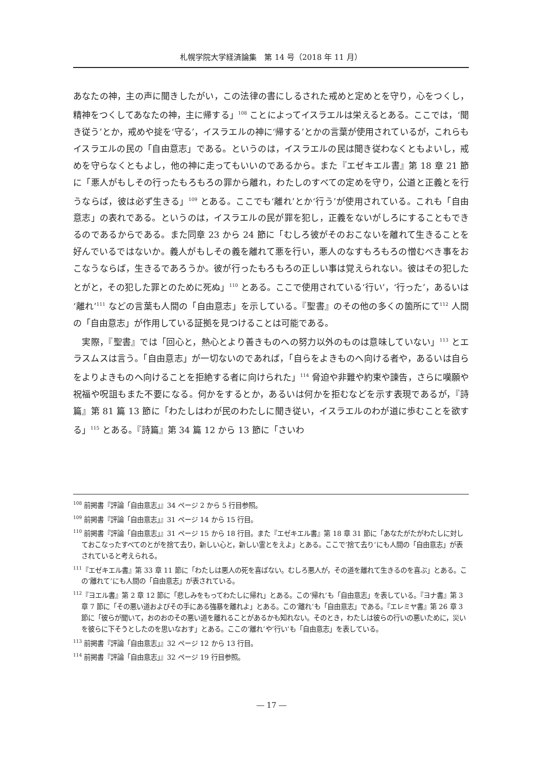札幌学院大学経済論集　第 14 号（2018 年 11 月）
あなたの神，主の声に聞きしたがい，この法律の書にしるされた戒めと定めとを守り，心をつくし，精神をつくしてあなたの神，主に帰する」<sup>108</sup> ことによってイスラエルは栄えるとある。ここでは，‘聞き従う’とか，戒めや掟を‘守る’，イスラエルの神に‘帰する’とかの言葉が使用されているが，これらもイスラエルの民の「自由意志」である。というのは，イスラエルの民は聞き従わなくともよいし，戒めを守らなくともよし，他の神に走ってもいいのであるから。また『エゼキエル書』第 18 章 21 節に「悪人がもしその行ったもろもろの罪から離れ，わたしのすべての定めを守り，公道と正義とを行うならば，彼は必ず生きる」<sup>109</sup> とある。ここでも‘離れ’とか‘行う’が使用されている。これも「自由意志」の表れである。というのは，イスラエルの民が罪を犯し，正義をないがしろにすることもできるのであるからである。また同章 23 から 24 節に「むしろ彼がそのおこないを離れて生きることを好んでいるではないか。義人がもしその義を離れて悪を行い，悪人のなすもろもろの憎むべき事をおこなうならば，生きるであろうか。彼が行ったもろもろの正しい事は覚えられない。彼はその犯したとがと，その犯した罪とのために死ぬ」<sup>110</sup> とある。ここで使用されている‘行い’，‘行った’，あるいは‘離れ’<sup>111</sup> などの言葉も人間の「自由意志」を示している。『聖書』のその他の多くの箇所にて<sup>112</sup> 人間の「自由意志」が作用している証拠を見つけることは可能である。
　実際，『聖書』では「回心と，熱心とより善きものへの努力以外のものは意味していない」<sup>113</sup> とエラスムスは言う。「自由意志」が一切ないのであれば，「自らをよきものへ向ける者や，あるいは自らをよりよきものへ向けることを拒絶する者に向けられた」<sup>114</sup> 脅迫や非難や約束や諫告，さらに嘆願や祝福や呪詛もまた不要になる。何かをするとか，あるいは何かを拒むなどを示す表現であるが，『詩篇』第 81 篇 13 節に「わたしはわが民のわたしに聞き従い，イスラエルのわが道に歩むことを欲する」<sup>115</sup> とある。『詩篇』第 34 篇 12 から 13 節に「さいわ
<sup>108</sup> 前掲書『評論「自由意志」』34 ページ 2 から 5 行目参照。
<sup>109</sup> 前掲書『評論「自由意志」』31 ページ 14 から 15 行目。
<sup>110</sup> 前掲書『評論「自由意志」』31 ページ 15 から 18 行目。また『エゼキエル書』第 18 章 31 節に「あなたがたがわたしに対しておこなったすべてのとがを捨て去り，新しい心と，新しい霊とをえよ」とある。ここで‘捨て去り’にも人間の「自由意志」が表されていると考えられる。
<sup>111</sup>『エゼキエル書』第 33 章 11 節に「わたしは悪人の死を喜ばない。むしろ悪人が，その道を離れて生きるのを喜ぶ」とある。この‘離れて’にも人間の「自由意志」が表されている。
<sup>112</sup>『ヨエル書』第 2 章 12 節に「悲しみをもってわたしに帰れ」とある。この‘帰れ’も「自由意志」を表している。『ヨナ書』第 3 章 7 節に「その悪い道およびその手にある強暴を離れよ」とある。この‘離れ’も「自由意志」である。『エレミヤ書』第 26 章 3 節に「彼らが聞いて，おのおのその悪い道を離れることがあるかも知れない。そのとき，わたしは彼らの行いの悪いために，災いを彼らに下そうとしたのを思いなおす」とある。ここの‘離れ’や‘行い’も「自由意志」を表している。
<sup>113</sup> 前掲書『評論「自由意志」』32 ページ 12 から 13 行目。
<sup>114</sup> 前掲書『評論「自由意志」』32 ページ 19 行目参照。
― 17 ―